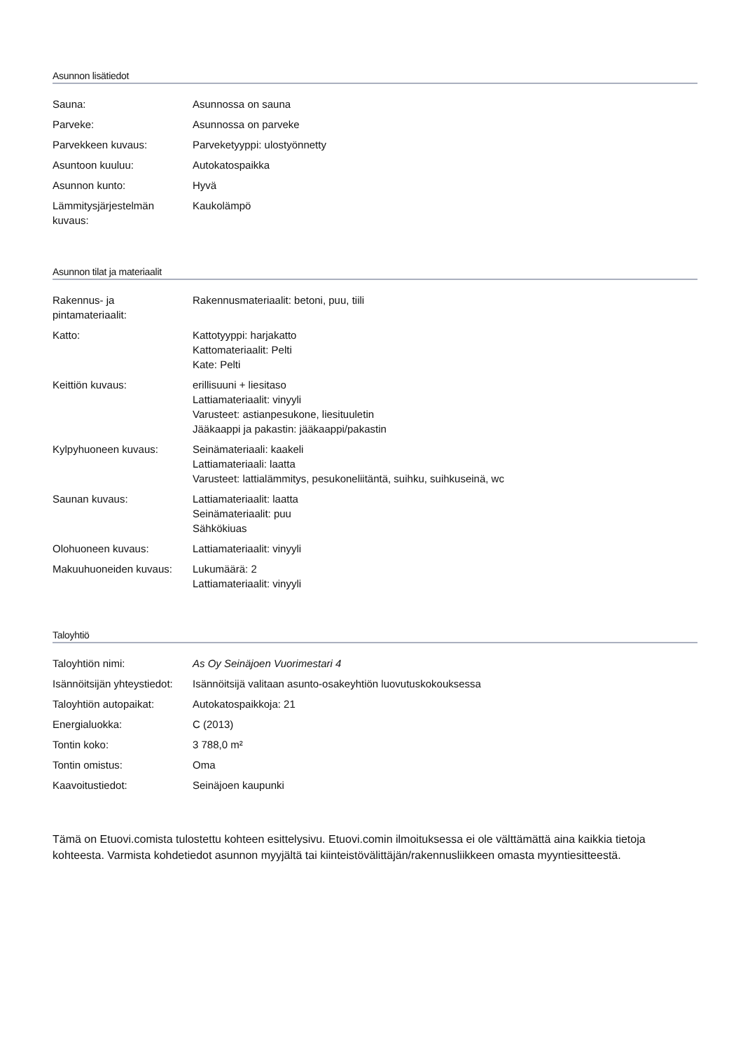Asunnon lisätiedot
| Sauna: | Asunnossa on sauna |
| Parveke: | Asunnossa on parveke |
| Parvekkeen kuvaus: | Parveketyyppi: ulostyönnetty |
| Asuntoon kuuluu: | Autokatospaikka |
| Asunnon kunto: | Hyvä |
| Lämmitysjärjestelmän kuvaus: | Kaukolämpö |
Asunnon tilat ja materiaalit
| Rakennus- ja pintamateriaalit: | Rakennusmateriaalit: betoni, puu, tiili |
| Katto: | Kattotyyppi: harjakatto Kattomateriaalit: Pelti Kate: Pelti |
| Keittiön kuvaus: | erillisuuni + liesitaso Lattiamateriaalit: vinyyli Varusteet: astianpesukone, liesituuletin Jääkaappi ja pakastin: jääkaappi/pakastin |
| Kylpyhuoneen kuvaus: | Seinämateriaali: kaakeli Lattiamateriaali: laatta Varusteet: lattialämmitys, pesukoneliitäntä, suihku, suihkuseinä, wc |
| Saunan kuvaus: | Lattiamateriaalit: laatta Seinämateriaalit: puu Sähkökiuas |
| Olohuoneen kuvaus: | Lattiamateriaalit: vinyyli |
| Makuuhuoneiden kuvaus: | Lukumäärä: 2 Lattiamateriaalit: vinyyli |
Taloyhtiö
| Taloyhtiön nimi: | As Oy Seinäjoen Vuorimestari 4 |
| Isännöitsijän yhteystiedot: | Isännöitsijä valitaan asunto-osakeyhtiön luovutuskokouksessa |
| Taloyhtiön autopaikat: | Autokatospaikkoja: 21 |
| Energialuokka: | C (2013) |
| Tontin koko: | 3 788,0 m² |
| Tontin omistus: | Oma |
| Kaavoitustiedot: | Seinäjoen kaupunki |
Tämä on Etuovi.comista tulostettu kohteen esittelysivu. Etuovi.comin ilmoituksessa ei ole välttämättä aina kaikkia tietoja kohteesta. Varmista kohdetiedot asunnon myyjältä tai kiinteistövälittäjän/rakennusliikkeen omasta myyntiesitteestä.